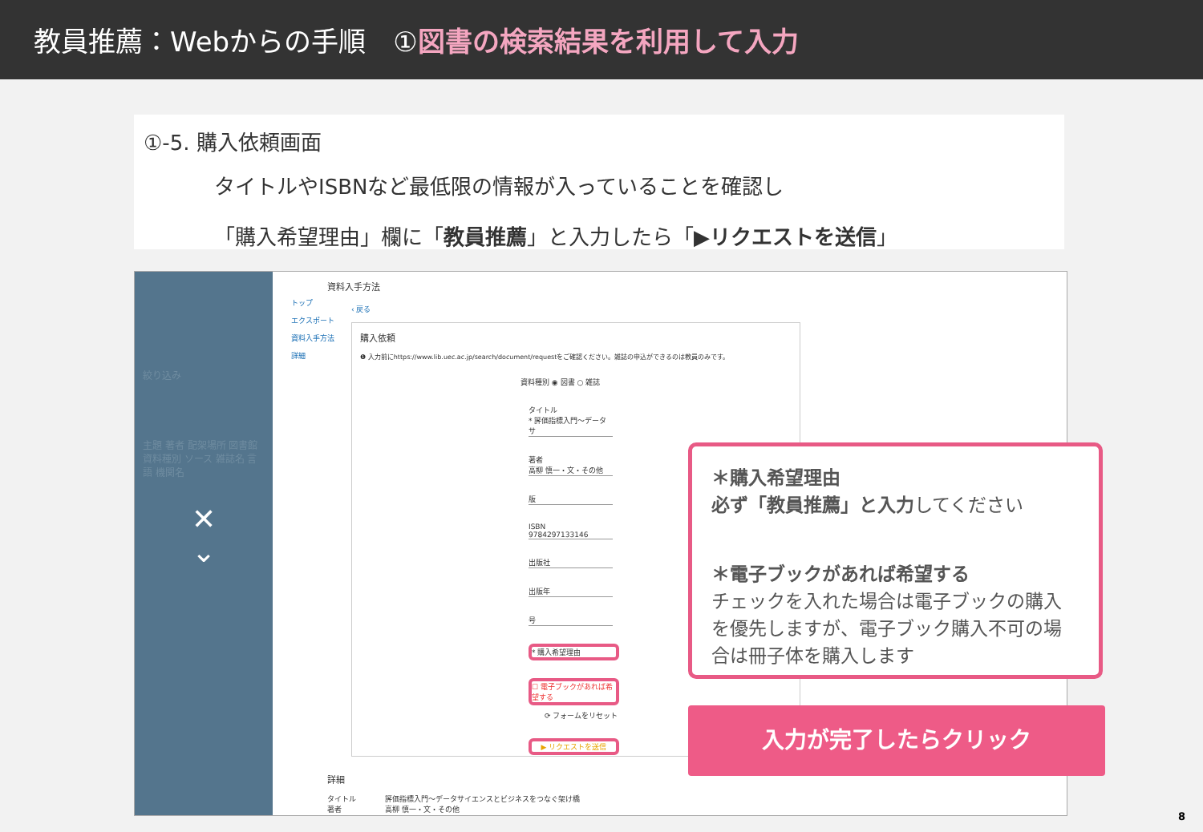教員推薦：Webからの手順　①図書の検索結果を利用して入力
①-5. 購入依頼画面
タイトルやISBNなど最低限の情報が入っていることを確認し
「購入希望理由」欄に「教員推薦」と入力したら「▶リクエストを送信」
絞り込み
主題 著者 配架場所 図書館 資料種別 ソース 雑誌名 言語 機関名
✕
⌄
トップ
エクスポート
資料入手方法
詳細
資料入手方法
‹ 戻る
購入依頼
❶ 入力前にhttps://www.lib.uec.ac.jp/search/document/requestをご確認ください。雑誌の申込ができるのは教員のみです。
資料種別 ◉ 図書 ○ 雑誌
タイトル
* 評価指標入門〜データサ
著者
高柳 慎一・文・その他
版
ISBN
9784297133146
出版社
出版年
号
* 購入希望理由
☐ 電子ブックがあれば希望する
⟳ フォームをリセット
▶ リクエストを送信
詳細
タイトル　　　　評価指標入門〜データサイエンスとビジネスをつなぐ架け橋
著者　　　　　　高柳 慎一・文・その他
＊購入希望理由
必ず「教員推薦」と入力してください
＊電子ブックがあれば希望する
チェックを入れた場合は電子ブックの購入を優先しますが、電子ブック購入不可の場合は冊子体を購入します
入力が完了したらクリック
8